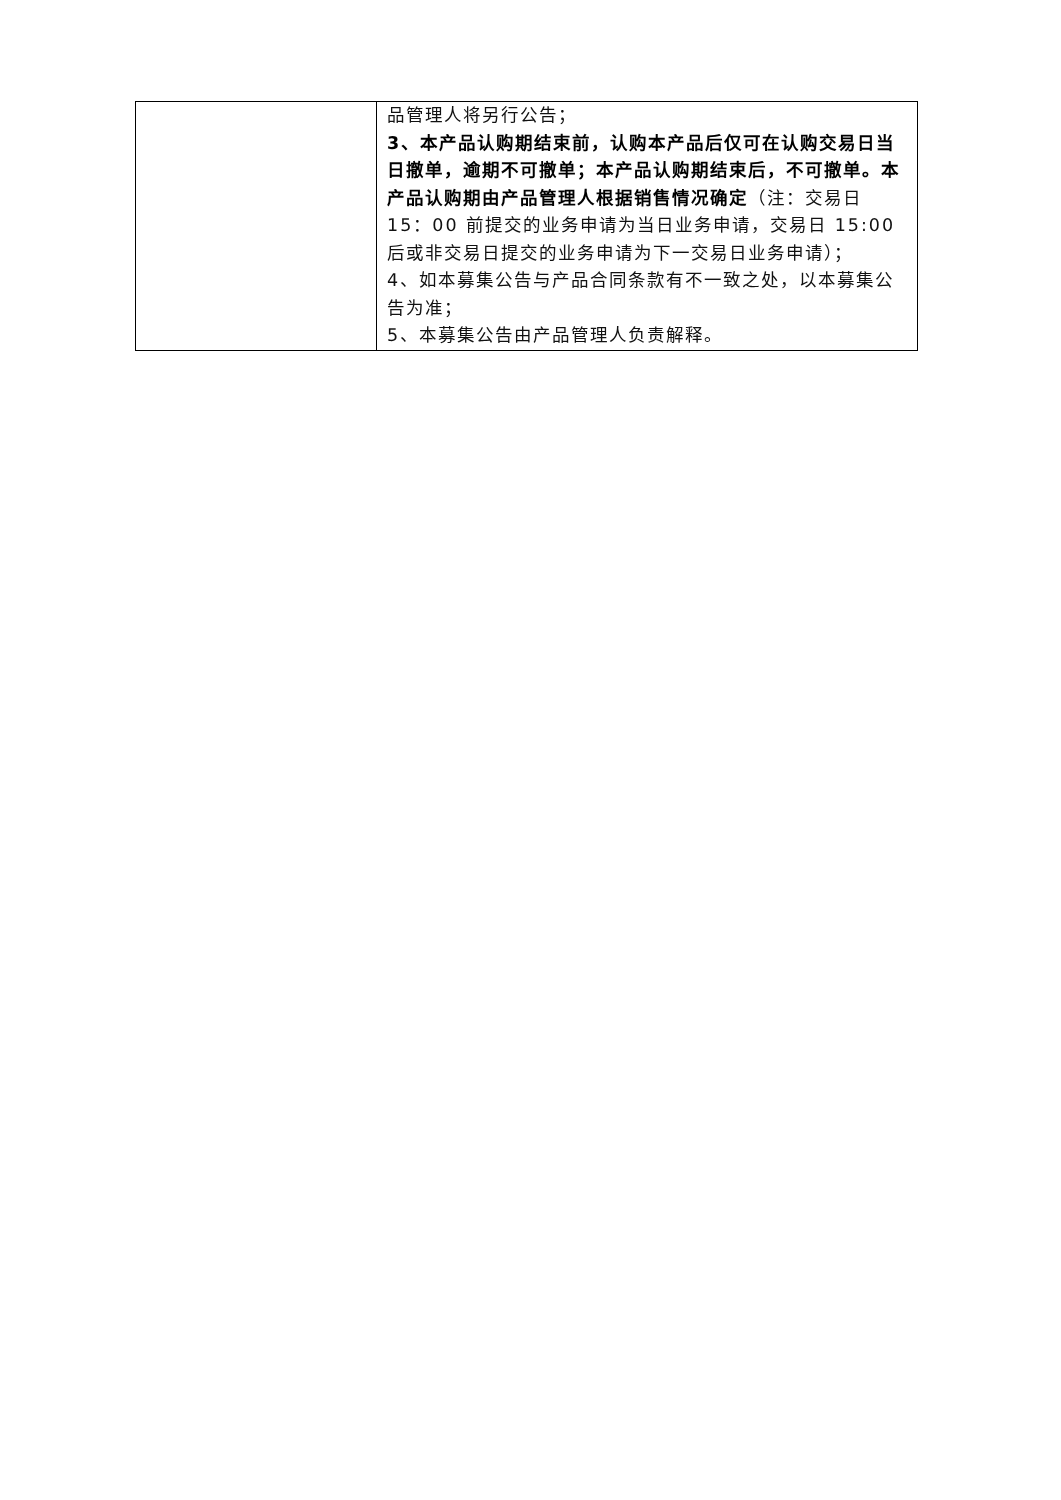| | 品管理人将另行公告； 3、本产品认购期结束前，认购本产品后仅可在认购交易日当日撤单，逾期不可撤单；本产品认购期结束后，不可撤单。本产品认购期由产品管理人根据销售情况确定 （注：交易日 15：00 前提交的业务申请为当日业务申请，交易日 15:00 后或非交易日提交的业务申请为下一交易日业务申请）； 4、如本募集公告与产品合同条款有不一致之处，以本募集公告为准； 5、本募集公告由产品管理人负责解释。 |